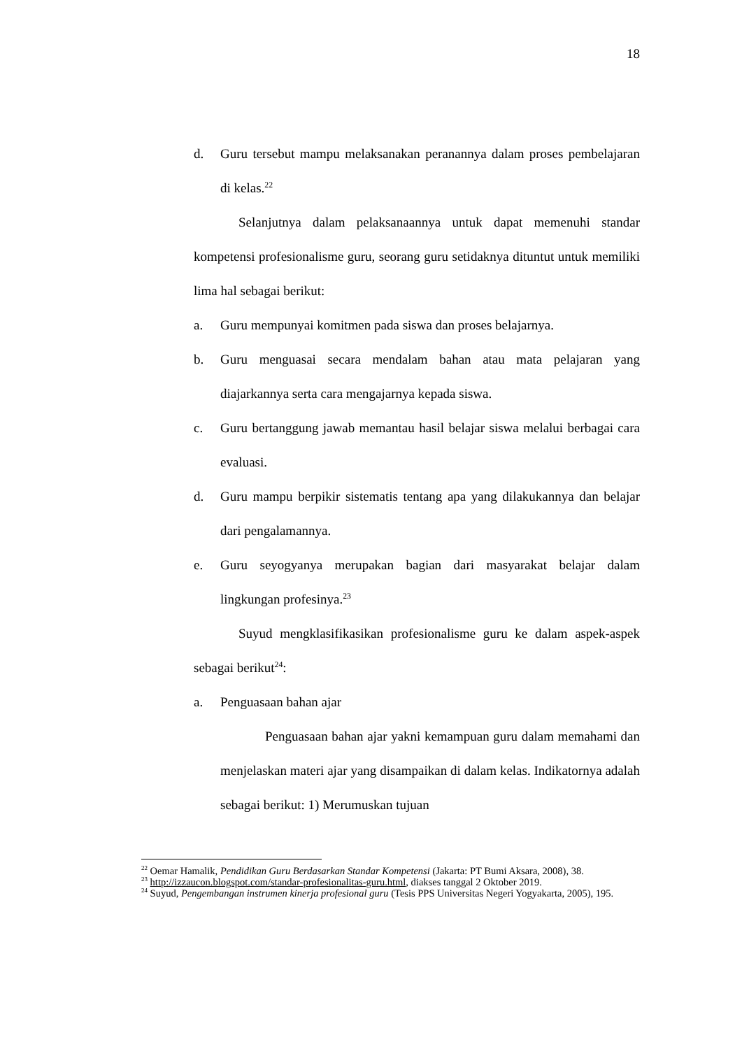18
d. Guru tersebut mampu melaksanakan peranannya dalam proses pembelajaran di kelas.<sup>22</sup>
Selanjutnya dalam pelaksanaannya untuk dapat memenuhi standar kompetensi profesionalisme guru, seorang guru setidaknya dituntut untuk memiliki lima hal sebagai berikut:
a. Guru mempunyai komitmen pada siswa dan proses belajarnya.
b. Guru menguasai secara mendalam bahan atau mata pelajaran yang diajarkannya serta cara mengajarnya kepada siswa.
c. Guru bertanggung jawab memantau hasil belajar siswa melalui berbagai cara evaluasi.
d. Guru mampu berpikir sistematis tentang apa yang dilakukannya dan belajar dari pengalamannya.
e. Guru seyogyanya merupakan bagian dari masyarakat belajar dalam lingkungan profesinya.<sup>23</sup>
Suyud mengklasifikasikan profesionalisme guru ke dalam aspek-aspek sebagai berikut<sup>24</sup>:
a. Penguasaan bahan ajar
Penguasaan bahan ajar yakni kemampuan guru dalam memahami dan menjelaskan materi ajar yang disampaikan di dalam kelas. Indikatornya adalah sebagai berikut: 1) Merumuskan tujuan
<sup>22</sup> Oemar Hamalik, Pendidikan Guru Berdasarkan Standar Kompetensi (Jakarta: PT Bumi Aksara, 2008), 38.
<sup>23</sup> http://izzaucon.blogspot.com/standar-profesionalitas-guru.html, diakses tanggal 2 Oktober 2019.
<sup>24</sup> Suyud, Pengembangan instrumen kinerja profesional guru (Tesis PPS Universitas Negeri Yogyakarta, 2005), 195.